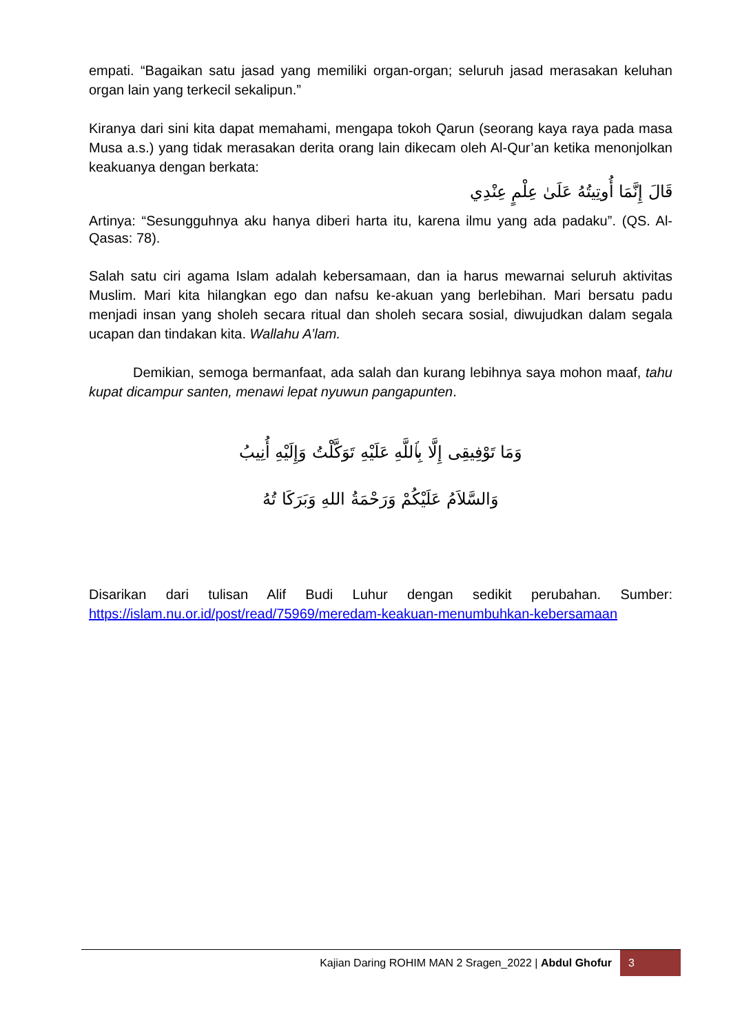empati. “Bagaikan satu jasad yang memiliki organ-organ; seluruh jasad merasakan keluhan organ lain yang terkecil sekalipun.”
Kiranya dari sini kita dapat memahami, mengapa tokoh Qarun (seorang kaya raya pada masa Musa a.s.) yang tidak merasakan derita orang lain dikecam oleh Al-Qur’an ketika menonjolkan keakuanya dengan berkata:
قَالَ إِنَّمَا أُوتِيتُهُ عَلَىٰ عِلْمٍ عِنْدِي
Artinya: “Sesungguhnya aku hanya diberi harta itu, karena ilmu yang ada padaku”. (QS. Al-Qasas: 78).
Salah satu ciri agama Islam adalah kebersamaan, dan ia harus mewarnai seluruh aktivitas Muslim. Mari kita hilangkan ego dan nafsu ke-akuan yang berlebihan. Mari bersatu padu menjadi insan yang sholeh secara ritual dan sholeh secara sosial, diwujudkan dalam segala ucapan dan tindakan kita. Wallahu A’lam.
Demikian, semoga bermanfaat, ada salah dan kurang lebihnya saya mohon maaf, tahu kupat dicampur santen, menawi lepat nyuwun pangapunten.
وَمَا تَوْفِيقِى إِلَّا بِٱللَّهِ عَلَيْهِ تَوَكَّلْتُ وَإِلَيْهِ أُنِيبُ
وَالسَّلاَمُ عَلَيْكُمْ وَرَحْمَةُ اللهِ وَبَرَكَا تُهُ
Disarikan dari tulisan Alif Budi Luhur dengan sedikit perubahan. Sumber: https://islam.nu.or.id/post/read/75969/meredam-keakuan-menumbuhkan-kebersamaan
Kajian Daring ROHIM MAN 2 Sragen_2022 | Abdul Ghofur 3